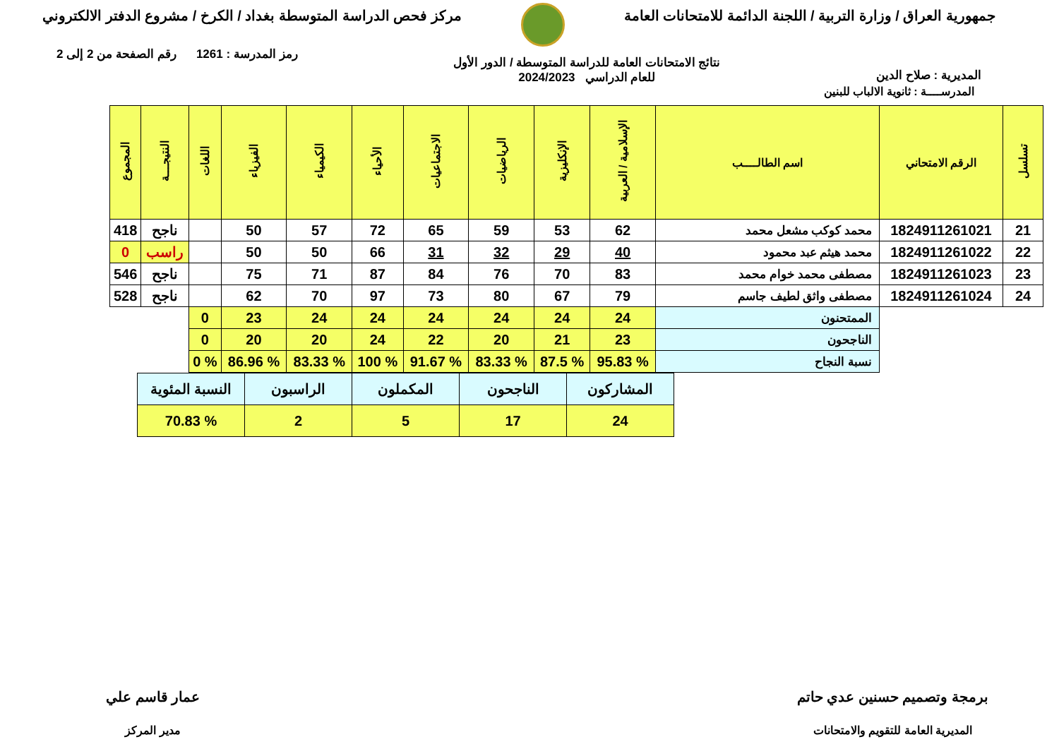جمهورية العراق / وزارة التربية / اللجنة الدائمة للامتحانات العامة
مركز فحص الدراسة المتوسطة بغداد / الكرخ / مشروع الدفتر الالكتروني
المديرية : صلاح الدين
نتائج الامتحانات العامة للدراسة المتوسطة / الدور الأول
للعام الدراسي 2024/2023
رمز المدرسة : 1261 رقم الصفحة من 2 إلى 2
المدرســــة : ثانوية الالباب للبنين
| تسلسل | الرقم الامتحاني | اسم الطالــــب | الإسلامية / العربية | الإنكليزية | الرياضيات | الاجتماعيات | الأحياء | الكيمياء | الفيزياء | اللغات | النتيجـــة | المجموع |
| --- | --- | --- | --- | --- | --- | --- | --- | --- | --- | --- | --- | --- |
| 21 | 1824911261021 | محمد كوكب مشعل محمد | 62 | 53 | 59 | 65 | 72 | 57 | 50 | | ناجح | 418 |
| 22 | 1824911261022 | محمد هيثم عبد محمود | 40 | 29 | 32 | 31 | 66 | 50 | 50 | | راسب | 0 |
| 23 | 1824911261023 | مصطفى محمد خوام محمد | 83 | 70 | 76 | 84 | 87 | 71 | 75 | | ناجح | 546 |
| 24 | 1824911261024 | مصطفى واثق لطيف جاسم | 79 | 67 | 80 | 73 | 97 | 70 | 62 | | ناجح | 528 |
| | | الممتحنون | 24 | 24 | 24 | 24 | 24 | 24 | 23 | 0 | | |
| | | الناجحون | 23 | 21 | 20 | 22 | 24 | 20 | 20 | 0 | | |
| | | نسبة النجاح | % 95.83 | % 87.5 | % 83.33 | % 91.67 | % 100 | % 83.33 | % 86.96 | % 0 | | |
| المشاركون | الناجحون | المكملون | الراسبون | النسبة المئوية |
| 24 | 17 | 5 | 2 | % 70.83 |
برمجة وتصميم حسنين عدي حاتم
المديرية العامة للتقويم والامتحانات
عمار قاسم علي
مدير المركز